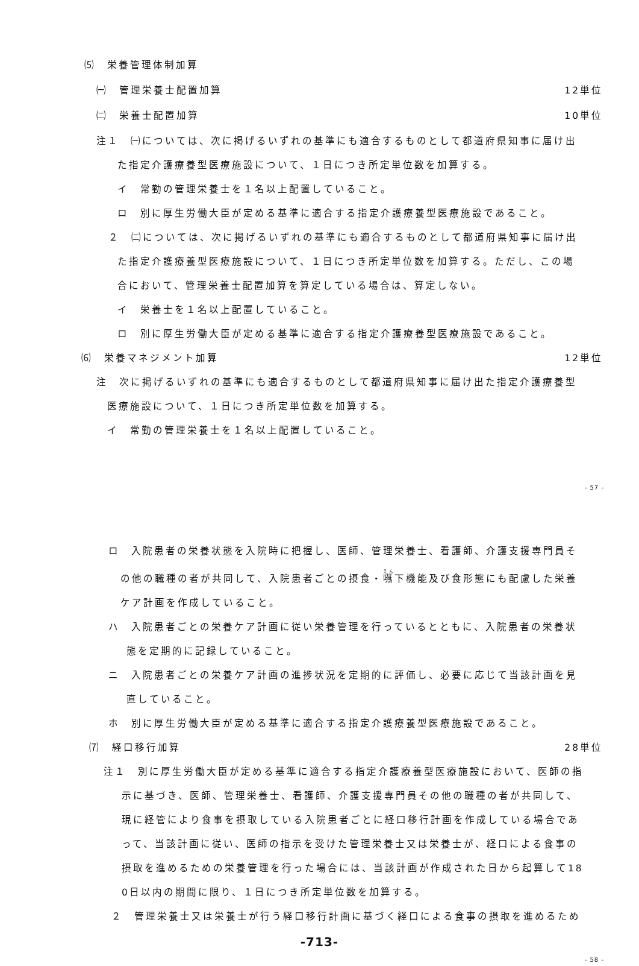⑸　栄養管理体制加算
㈠　管理栄養士配置加算 12単位
㈡　栄養士配置加算 10単位
注１　㈠については、次に掲げるいずれの基準にも適合するものとして都道府県知事に届け出
た指定介護療養型医療施設について、１日につき所定単位数を加算する。
イ　常勤の管理栄養士を１名以上配置していること。
ロ　別に厚生労働大臣が定める基準に適合する指定介護療養型医療施設であること。
２　㈡については、次に掲げるいずれの基準にも適合するものとして都道府県知事に届け出
た指定介護療養型医療施設について、１日につき所定単位数を加算する。ただし、この場
合において、管理栄養士配置加算を算定している場合は、算定しない。
イ　栄養士を１名以上配置していること。
ロ　別に厚生労働大臣が定める基準に適合する指定介護療養型医療施設であること。
⑹　栄養マネジメント加算 12単位
注　次に掲げるいずれの基準にも適合するものとして都道府県知事に届け出た指定介護療養型
医療施設について、１日につき所定単位数を加算する。
イ　常勤の管理栄養士を１名以上配置していること。
- 57 -
ロ　入院患者の栄養状態を入院時に把握し、医師、管理栄養士、看護師、介護支援専門員そ
の他の職種の者が共同して、入院患者ごとの摂食・嚥下機能及び食形態にも配慮した栄養
ケア計画を作成していること。
ハ　入院患者ごとの栄養ケア計画に従い栄養管理を行っているとともに、入院患者の栄養状
態を定期的に記録していること。
ニ　入院患者ごとの栄養ケア計画の進捗状況を定期的に評価し、必要に応じて当該計画を見
直していること。
ホ　別に厚生労働大臣が定める基準に適合する指定介護療養型医療施設であること。
⑺　経口移行加算 28単位
注１　別に厚生労働大臣が定める基準に適合する指定介護療養型医療施設において、医師の指
示に基づき、医師、管理栄養士、看護師、介護支援専門員その他の職種の者が共同して、
現に経管により食事を摂取している入院患者ごとに経口移行計画を作成している場合であ
って、当該計画に従い、医師の指示を受けた管理栄養士又は栄養士が、経口による食事の
摂取を進めるための栄養管理を行った場合には、当該計画が作成された日から起算して18
0日以内の期間に限り、１日につき所定単位数を加算する。
２　管理栄養士又は栄養士が行う経口移行計画に基づく経口による食事の摂取を進めるため
-713-
- 58 -